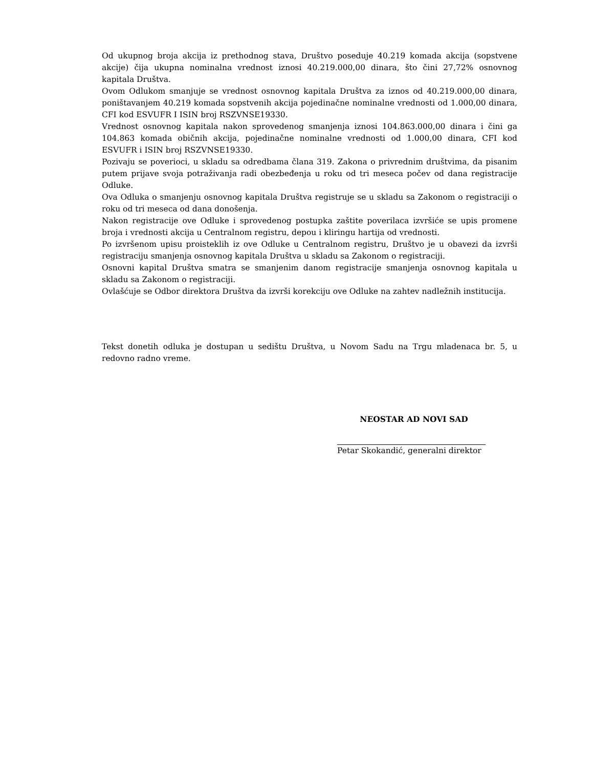Od ukupnog broja akcija iz prethodnog stava, Društvo poseduje 40.219 komada akcija (sopstvene akcije) čija ukupna nominalna vrednost iznosi 40.219.000,00 dinara, što čini 27,72% osnovnog kapitala Društva.
Ovom Odlukom smanjuje se vrednost osnovnog kapitala Društva za iznos od 40.219.000,00 dinara, poništavanjem 40.219 komada sopstvenih akcija pojedinačne nominalne vrednosti od 1.000,00 dinara, CFI kod ESVUFR I ISIN broj RSZVNSE19330.
Vrednost osnovnog kapitala nakon sprovedenog smanjenja iznosi 104.863.000,00 dinara i čini ga 104.863 komada običnih akcija, pojedinačne nominalne vrednosti od 1.000,00 dinara, CFI kod ESVUFR i ISIN broj RSZVNSE19330.
Pozivaju se poverioci, u skladu sa odredbama člana 319. Zakona o privrednim društvima, da pisanim putem prijave svoja potraživanja radi obezbeđenja u roku od tri meseca počev od dana registracije Odluke.
Ova Odluka o smanjenju osnovnog kapitala Društva registruje se u skladu sa Zakonom o registraciji o roku od tri meseca od dana donošenja.
Nakon registracije ove Odluke i sprovedenog postupka zaštite poverilaca izvršiće se upis promene broja i vrednosti akcija u Centralnom registru, depou i kliringu hartija od vrednosti.
Po izvršenom upisu proisteklih iz ove Odluke u Centralnom registru, Društvo je u obavezi da izvrši registraciju smanjenja osnovnog kapitala Društva u skladu sa Zakonom o registraciji.
Osnovni kapital Društva smatra se smanjenim danom registracije smanjenja osnovnog kapitala u skladu sa Zakonom o registraciji.
Ovlašćuje se Odbor direktora Društva da izvrši korekciju ove Odluke na zahtev nadležnih institucija.
Tekst donetih odluka je dostupan u sedištu Društva, u Novom Sadu na Trgu mladenaca br. 5, u redovno radno vreme.
NEOSTAR AD NOVI SAD
Petar Skokandić, generalni direktor